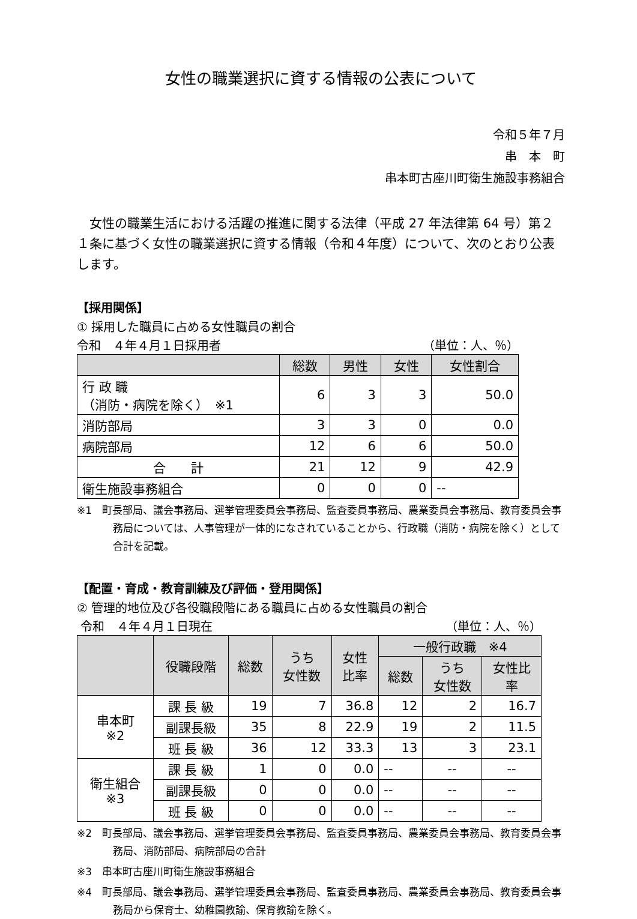女性の職業選択に資する情報の公表について
令和５年７月
串　本　町
串本町古座川町衛生施設事務組合
女性の職業生活における活躍の推進に関する法律（平成 27 年法律第 64 号）第２１条に基づく女性の職業選択に資する情報（令和４年度）について、次のとおり公表します。
【採用関係】
① 採用した職員に占める女性職員の割合
令和　４年４月１日採用者 （単位：人、％）
| | 総数 | 男性 | 女性 | 女性割合 |
| --- | --- | --- | --- | --- |
| 行 政 職 （消防・病院を除く） ※1 | 6 | 3 | 3 | 50.0 |
| 消防部局 | 3 | 3 | 0 | 0.0 |
| 病院部局 | 12 | 6 | 6 | 50.0 |
| 合 計 | 21 | 12 | 9 | 42.9 |
| 衛生施設事務組合 | 0 | 0 | 0 | -- |
※1　町長部局、議会事務局、選挙管理委員会事務局、監査委員事務局、農業委員会事務局、教育委員会事務局については、人事管理が一体的になされていることから、行政職（消防・病院を除く）として合計を記載。
【配置・育成・教育訓練及び評価・登用関係】
② 管理的地位及び各役職段階にある職員に占める女性職員の割合
令和　４年４月１日現在 （単位：人、％）
| | 役職段階 | 総数 | うち 女性数 | 女性 比率 | 一般行政職 ※4 | | |
| --- | --- | --- | --- | --- | --- | --- | --- |
| | | | | | 総数 | うち 女性数 | 女性比 率 |
| 串本町 ※2 | 課 長 級 | 19 | 7 | 36.8 | 12 | 2 | 16.7 |
| | 副課長級 | 35 | 8 | 22.9 | 19 | 2 | 11.5 |
| | 班 長 級 | 36 | 12 | 33.3 | 13 | 3 | 23.1 |
| 衛生組合 ※3 | 課 長 級 | 1 | 0 | 0.0 | -- | -- | -- |
| | 副課長級 | 0 | 0 | 0.0 | -- | -- | -- |
| | 班 長 級 | 0 | 0 | 0.0 | -- | -- | -- |
※2　町長部局、議会事務局、選挙管理委員会事務局、監査委員事務局、農業委員会事務局、教育委員会事務局、消防部局、病院部局の合計
※3　串本町古座川町衛生施設事務組合
※4　町長部局、議会事務局、選挙管理委員会事務局、監査委員事務局、農業委員会事務局、教育委員会事務局から保育士、幼稚園教諭、保育教諭を除く。